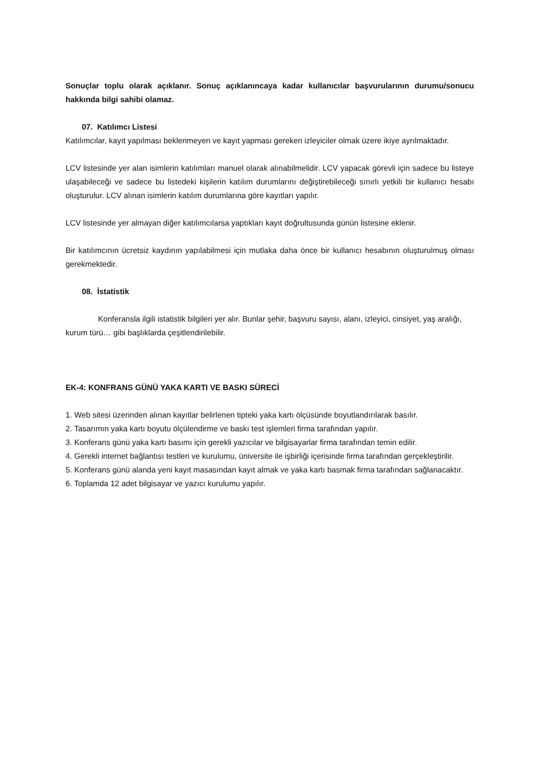Sonuçlar toplu olarak açıklanır. Sonuç açıklanıncaya kadar kullanıcılar başvurularının durumu/sonucu hakkında bilgi sahibi olamaz.
07. Katılımcı Listesi
Katılımcılar, kayıt yapılması beklenmeyen ve kayıt yapması gereken izleyiciler olmak üzere ikiye ayrılmaktadır.
LCV listesinde yer alan isimlerin katılımları manuel olarak alınabilmelidir. LCV yapacak görevli için sadece bu listeye ulaşabileceği ve sadece bu listedeki kişilerin katılım durumlarını değiştirebileceği sınırlı yetkili bir kullanıcı hesabı oluşturulur. LCV alınan isimlerin katılım durumlarına göre kayıtları yapılır.
LCV listesinde yer almayan diğer katılımcılarsa yaptıkları kayıt doğrultusunda günün listesine eklenir.
Bir katılımcının ücretsiz kaydının yapılabilmesi için mutlaka daha önce bir kullanıcı hesabının oluşturulmuş olması gerekmektedir.
08. İstatistik
Konferansla ilgili istatistik bilgileri yer alır. Bunlar şehir, başvuru sayısı, alanı, izleyici, cinsiyet, yaş aralığı, kurum türü… gibi başlıklarda çeşitlendirilebilir.
EK-4: KONFRANS GÜNÜ YAKA KARTI VE BASKI SÜRECİ
1. Web sitesi üzerinden alınan kayıtlar belirlenen tipteki yaka kartı ölçüsünde boyutlandırılarak basılır.
2. Tasarımın yaka kartı boyutu ölçülendirme ve baskı test işlemleri firma tarafından yapılır.
3. Konferans günü yaka kartı basımı için gerekli yazıcılar ve bilgisayarlar firma tarafından temin edilir.
4. Gerekli internet bağlantısı testleri ve kurulumu, üniversite ile işbirliği içerisinde firma tarafından gerçekleştirilir.
5. Konferans günü alanda yeni kayıt masasından kayıt almak ve yaka kartı basmak firma tarafından sağlanacaktır.
6. Toplamda 12 adet bilgisayar ve yazıcı kurulumu yapılır.